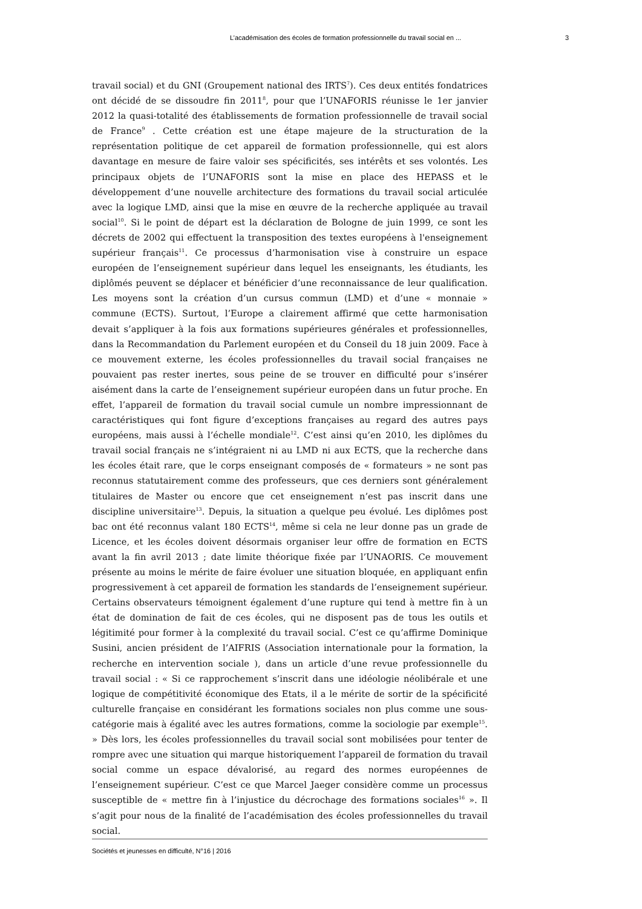L’académisation des écoles de formation professionnelle du travail social en ... 3
travail social) et du GNI (Groupement national des IRTS<sup>7</sup>). Ces deux entités fondatrices ont décidé de se dissoudre fin 2011<sup>8</sup>, pour que l’UNAFORIS réunisse le 1er janvier 2012 la quasi-totalité des établissements de formation professionnelle de travail social de France<sup>9</sup> . Cette création est une étape majeure de la structuration de la représentation politique de cet appareil de formation professionnelle, qui est alors davantage en mesure de faire valoir ses spécificités, ses intérêts et ses volontés. Les principaux objets de l’UNAFORIS sont la mise en place des HEPASS et le développement d’une nouvelle architecture des formations du travail social articulée avec la logique LMD, ainsi que la mise en œuvre de la recherche appliquée au travail social<sup>10</sup>. Si le point de départ est la déclaration de Bologne de juin 1999, ce sont les décrets de 2002 qui effectuent la transposition des textes européens à l'enseignement supérieur français<sup>11</sup>. Ce processus d’harmonisation vise à construire un espace européen de l’enseignement supérieur dans lequel les enseignants, les étudiants, les diplômés peuvent se déplacer et bénéficier d’une reconnaissance de leur qualification. Les moyens sont la création d’un cursus commun (LMD) et d’une « monnaie » commune (ECTS). Surtout, l’Europe a clairement affirmé que cette harmonisation devait s’appliquer à la fois aux formations supérieures générales et professionnelles, dans la Recommandation du Parlement européen et du Conseil du 18 juin 2009. Face à ce mouvement externe, les écoles professionnelles du travail social françaises ne pouvaient pas rester inertes, sous peine de se trouver en difficulté pour s’insérer aisément dans la carte de l’enseignement supérieur européen dans un futur proche. En effet, l’appareil de formation du travail social cumule un nombre impressionnant de caractéristiques qui font figure d’exceptions françaises au regard des autres pays européens, mais aussi à l’échelle mondiale<sup>12</sup>. C’est ainsi qu’en 2010, les diplômes du travail social français ne s’intégraient ni au LMD ni aux ECTS, que la recherche dans les écoles était rare, que le corps enseignant composés de « formateurs » ne sont pas reconnus statutairement comme des professeurs, que ces derniers sont généralement titulaires de Master ou encore que cet enseignement n’est pas inscrit dans une discipline universitaire<sup>13</sup>. Depuis, la situation a quelque peu évolué. Les diplômes post bac ont été reconnus valant 180 ECTS<sup>14</sup>, même si cela ne leur donne pas un grade de Licence, et les écoles doivent désormais organiser leur offre de formation en ECTS avant la fin avril 2013 ; date limite théorique fixée par l’UNAORIS. Ce mouvement présente au moins le mérite de faire évoluer une situation bloquée, en appliquant enfin progressivement à cet appareil de formation les standards de l’enseignement supérieur. Certains observateurs témoignent également d’une rupture qui tend à mettre fin à un état de domination de fait de ces écoles, qui ne disposent pas de tous les outils et légitimité pour former à la complexité du travail social. C’est ce qu’affirme Dominique Susini, ancien président de l’AIFRIS (Association internationale pour la formation, la recherche en intervention sociale ), dans un article d’une revue professionnelle du travail social : « Si ce rapprochement s’inscrit dans une idéologie néolibérale et une logique de compétitivité économique des Etats, il a le mérite de sortir de la spécificité culturelle française en considérant les formations sociales non plus comme une sous-catégorie mais à égalité avec les autres formations, comme la sociologie par exemple<sup>15</sup>. » Dès lors, les écoles professionnelles du travail social sont mobilisées pour tenter de rompre avec une situation qui marque historiquement l’appareil de formation du travail social comme un espace dévalorisé, au regard des normes européennes de l’enseignement supérieur. C’est ce que Marcel Jaeger considère comme un processus susceptible de « mettre fin à l’injustice du décrochage des formations sociales<sup>16</sup> ». Il s’agit pour nous de la finalité de l’académisation des écoles professionnelles du travail social.
Sociétés et jeunesses en difficulté, N°16 | 2016